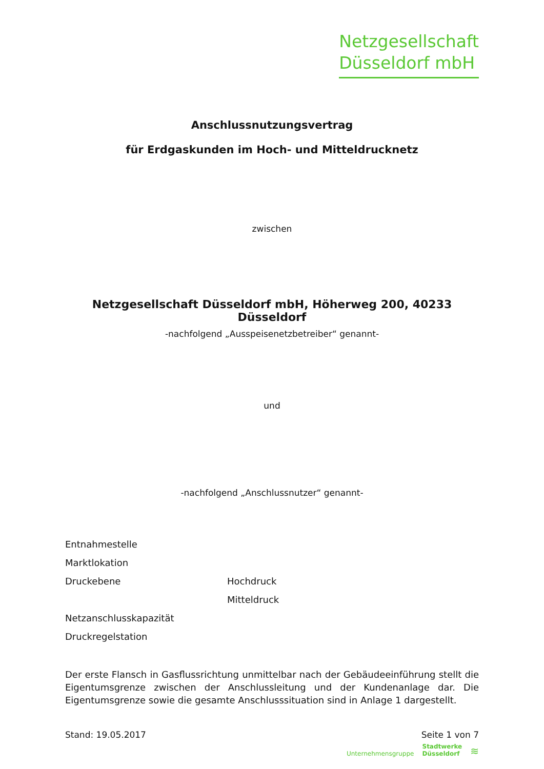Netzgesellschaft
Düsseldorf mbH
Anschlussnutzungsvertrag
für Erdgaskunden im Hoch- und Mitteldrucknetz
zwischen
Netzgesellschaft Düsseldorf mbH, Höherweg 200, 40233 Düsseldorf
-nachfolgend „Ausspeisenetzbetreiber“ genannt-
und
-nachfolgend „Anschlussnutzer“ genannt-
| Entnahmestelle | |
| Marktlokation | |
| Druckebene | Hochdruck |
| | Mitteldruck |
| Netzanschlusskapazität | |
| Druckregelstation | |
Der erste Flansch in Gasflussrichtung unmittelbar nach der Gebäudeeinführung stellt die Eigentumsgrenze zwischen der Anschlussleitung und der Kundenanlage dar. Die Eigentumsgrenze sowie die gesamte Anschlusssituation sind in Anlage 1 dargestellt.
Stand: 19.05.2017 Seite 1 von 7
Unternehmensgruppe Stadtwerke
Düsseldorf ≋